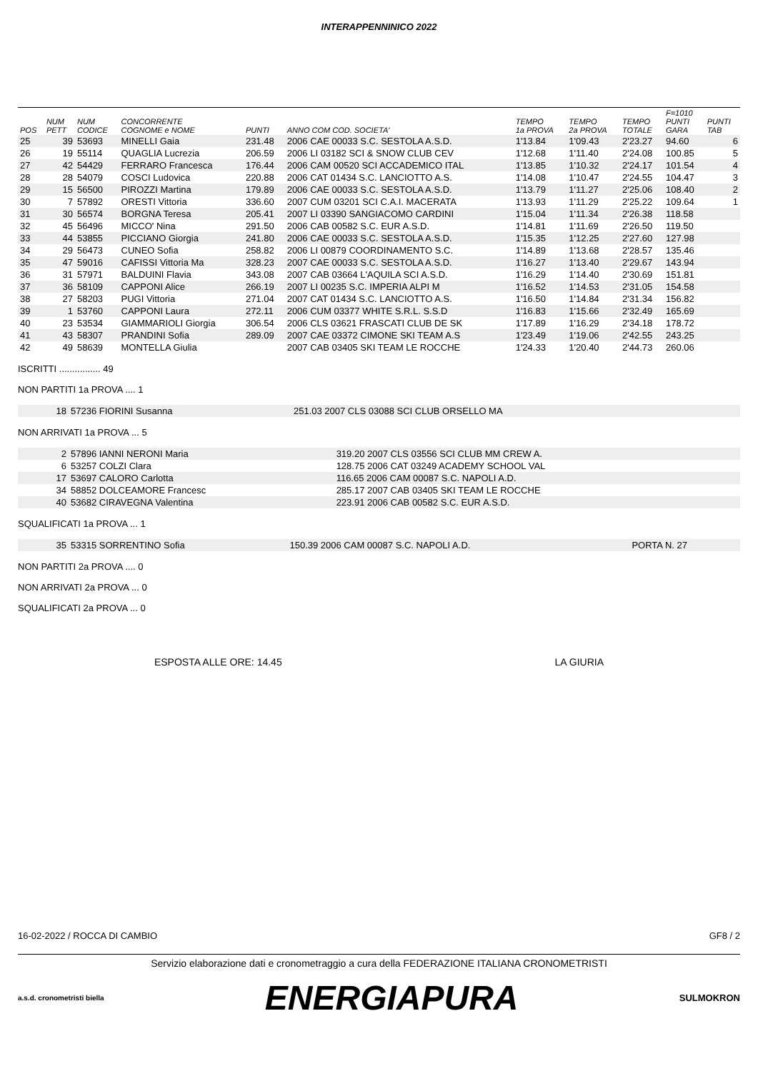INTERAPPENNINICO 2022
| POS | NUM PETT | NUM CODICE | CONCORRENTE COGNOME e NOME | PUNTI | ANNO COM COD. SOCIETA' | TEMPO 1a PROVA | TEMPO 2a PROVA | TEMPO TOTALE | F=1010 PUNTI GARA | PUNTI TAB |
| --- | --- | --- | --- | --- | --- | --- | --- | --- | --- | --- |
| 25 | 39 | 53693 | MINELLI Gaia | 231.48 | 2006 CAE 00033 S.C. SESTOLA A.S.D. | 1'13.84 | 1'09.43 | 2'23.27 | 94.60 | 6 |
| 26 | 19 | 55114 | QUAGLIA Lucrezia | 206.59 | 2006 LI 03182 SCI & SNOW CLUB CEV | 1'12.68 | 1'11.40 | 2'24.08 | 100.85 | 5 |
| 27 | 42 | 54429 | FERRARO Francesca | 176.44 | 2006 CAM 00520 SCI ACCADEMICO ITAL | 1'13.85 | 1'10.32 | 2'24.17 | 101.54 | 4 |
| 28 | 28 | 54079 | COSCI Ludovica | 220.88 | 2006 CAT 01434 S.C. LANCIOTTO A.S. | 1'14.08 | 1'10.47 | 2'24.55 | 104.47 | 3 |
| 29 | 15 | 56500 | PIROZZI Martina | 179.89 | 2006 CAE 00033 S.C. SESTOLA A.S.D. | 1'13.79 | 1'11.27 | 2'25.06 | 108.40 | 2 |
| 30 | 7 | 57892 | ORESTI Vittoria | 336.60 | 2007 CUM 03201 SCI C.A.I. MACERATA | 1'13.93 | 1'11.29 | 2'25.22 | 109.64 | 1 |
| 31 | 30 | 56574 | BORGNA Teresa | 205.41 | 2007 LI 03390 SANGIACOMO CARDINI | 1'15.04 | 1'11.34 | 2'26.38 | 118.58 | |
| 32 | 45 | 56496 | MICCO' Nina | 291.50 | 2006 CAB 00582 S.C. EUR A.S.D. | 1'14.81 | 1'11.69 | 2'26.50 | 119.50 | |
| 33 | 44 | 53855 | PICCIANO Giorgia | 241.80 | 2006 CAE 00033 S.C. SESTOLA A.S.D. | 1'15.35 | 1'12.25 | 2'27.60 | 127.98 | |
| 34 | 29 | 56473 | CUNEO Sofia | 258.82 | 2006 LI 00879 COORDINAMENTO S.C. | 1'14.89 | 1'13.68 | 2'28.57 | 135.46 | |
| 35 | 47 | 59016 | CAFISSI Vittoria Ma | 328.23 | 2007 CAE 00033 S.C. SESTOLA A.S.D. | 1'16.27 | 1'13.40 | 2'29.67 | 143.94 | |
| 36 | 31 | 57971 | BALDUINI Flavia | 343.08 | 2007 CAB 03664 L'AQUILA SCI A.S.D. | 1'16.29 | 1'14.40 | 2'30.69 | 151.81 | |
| 37 | 36 | 58109 | CAPPONI Alice | 266.19 | 2007 LI 00235 S.C. IMPERIA ALPI M | 1'16.52 | 1'14.53 | 2'31.05 | 154.58 | |
| 38 | 27 | 58203 | PUGI Vittoria | 271.04 | 2007 CAT 01434 S.C. LANCIOTTO A.S. | 1'16.50 | 1'14.84 | 2'31.34 | 156.82 | |
| 39 | 1 | 53760 | CAPPONI Laura | 272.11 | 2006 CUM 03377 WHITE S.R.L. S.S.D | 1'16.83 | 1'15.66 | 2'32.49 | 165.69 | |
| 40 | 23 | 53534 | GIAMMARIOLI Giorgia | 306.54 | 2006 CLS 03621 FRASCATI CLUB DE SK | 1'17.89 | 1'16.29 | 2'34.18 | 178.72 | |
| 41 | 43 | 58307 | PRANDINI Sofia | 289.09 | 2007 CAE 03372 CIMONE SKI TEAM A.S | 1'23.49 | 1'19.06 | 2'42.55 | 243.25 | |
| 42 | 49 | 58639 | MONTELLA Giulia | | 2007 CAB 03405 SKI TEAM LE ROCCHE | 1'24.33 | 1'20.40 | 2'44.73 | 260.06 | |
ISCRITTI ................ 49
NON PARTITI 1a PROVA .... 1
| 18 | 57236 FIORINI Susanna | 251.03 2007 CLS 03088 SCI CLUB ORSELLO MA |
NON ARRIVATI 1a PROVA ... 5
| 2 | 57896 IANNI NERONI Maria | 319.20 2007 CLS 03556 SCI CLUB MM CREW A. |
| 6 | 53257 COLZI Clara | 128.75 2006 CAT 03249 ACADEMY SCHOOL VAL |
| 17 | 53697 CALORO Carlotta | 116.65 2006 CAM 00087 S.C. NAPOLI A.D. |
| 34 | 58852 DOLCEAMORE Francesc | 285.17 2007 CAB 03405 SKI TEAM LE ROCCHE |
| 40 | 53682 CIRAVEGNA Valentina | 223.91 2006 CAB 00582 S.C. EUR A.S.D. |
SQUALIFICATI 1a PROVA ... 1
| 35 | 53315 SORRENTINO Sofia | 150.39 2006 CAM 00087 S.C. NAPOLI A.D. | PORTA N. 27 |
NON PARTITI 2a PROVA .... 0
NON ARRIVATI 2a PROVA ... 0
SQUALIFICATI 2a PROVA ... 0
ESPOSTA ALLE ORE: 14.45 LA GIURIA
16-02-2022 / ROCCA DI CAMBIO GF8 / 2
Servizio elaborazione dati e cronometraggio a cura della FEDERAZIONE ITALIANA CRONOMETRISTI
a.s.d. cronometristi biella ENERGIAPURA SULMOKRON